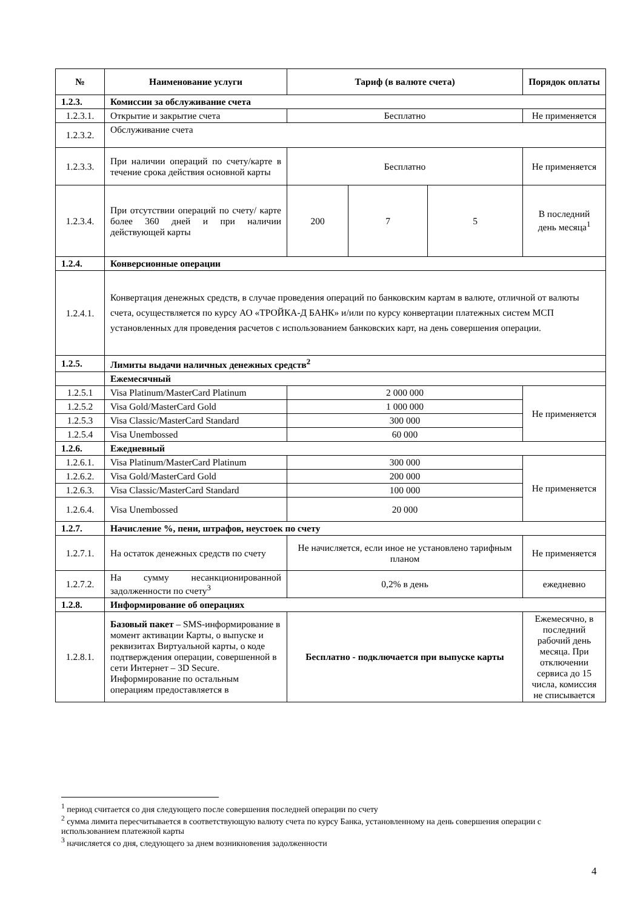| № | Наименование услуги | Тариф (в валюте счета) | | | Порядок оплаты |
| --- | --- | --- | --- | --- | --- |
| 1.2.3. | Комиссии за обслуживание счета | | | | |
| 1.2.3.1. | Открытие и закрытие счета | Бесплатно | | | Не применяется |
| 1.2.3.2. | Обслуживание счета | | | | |
| 1.2.3.3. | При наличии операций по счету/карте в течение срока действия основной карты | Бесплатно | | | Не применяется |
| 1.2.3.4. | При отсутствии операций по счету/ карте более 360 дней и при наличии действующей карты | 200 | 7 | 5 | В последний день месяца<sup>1</sup> |
| 1.2.4. | Конверсионные операции | | | | |
| 1.2.4.1. | Конвертация денежных средств, в случае проведения операций по банковским картам в валюте, отличной от валюты счета, осуществляется по курсу АО «ТРОЙКА-Д БАНК» и/или по курсу конвертации платежных систем МСП установленных для проведения расчетов с использованием банковских карт, на день совершения операции. | | | | |
| 1.2.5. | Лимиты выдачи наличных денежных средств<sup>2</sup> | | | | |
| | Ежемесячный | | | | |
| 1.2.5.1 | Visa Platinum/MasterCard Platinum | 2 000 000 | | | Не применяется |
| 1.2.5.2 | Visa Gold/MasterCard Gold | 1 000 000 | | | |
| 1.2.5.3 | Visa Classic/MasterCard Standard | 300 000 | | | |
| 1.2.5.4 | Visa Unembossed | 60 000 | | | |
| 1.2.6. | Ежедневный | | | | |
| 1.2.6.1. | Visa Platinum/MasterCard Platinum | 300 000 | | | Не применяется |
| 1.2.6.2. | Visa Gold/MasterCard Gold | 200 000 | | | |
| 1.2.6.3. | Visa Classic/MasterCard Standard | 100 000 | | | |
| 1.2.6.4. | Visa Unembossed | 20 000 | | | |
| 1.2.7. | Начисление %, пени, штрафов, неустоек по счету | | | | |
| 1.2.7.1. | На остаток денежных средств по счету | Не начисляется, если иное не установлено тарифным планом | | | Не применяется |
| 1.2.7.2. | На сумму несанкционированной задолженности по счету<sup>3</sup> | 0,2% в день | | | ежедневно |
| 1.2.8. | Информирование об операциях | | | | |
| 1.2.8.1. | Базовый пакет – SMS-информирование в момент активации Карты, о выпуске и реквизитах Виртуальной карты, о коде подтверждения операции, совершенной в сети Интернет – 3D Secure. Информирование по остальным операциям предоставляется в | Бесплатно - подключается при выпуске карты | | | Ежемесячно, в последний рабочий день месяца. При отключении сервиса до 15 числа, комиссия не списывается |
<sup>1</sup> период считается со дня следующего после совершения последней операции по счету
<sup>2</sup> сумма лимита пересчитывается в соответствующую валюту счета по курсу Банка, установленному на день совершения операции с использованием платежной карты
<sup>3</sup> начисляется со дня, следующего за днем возникновения задолженности
4